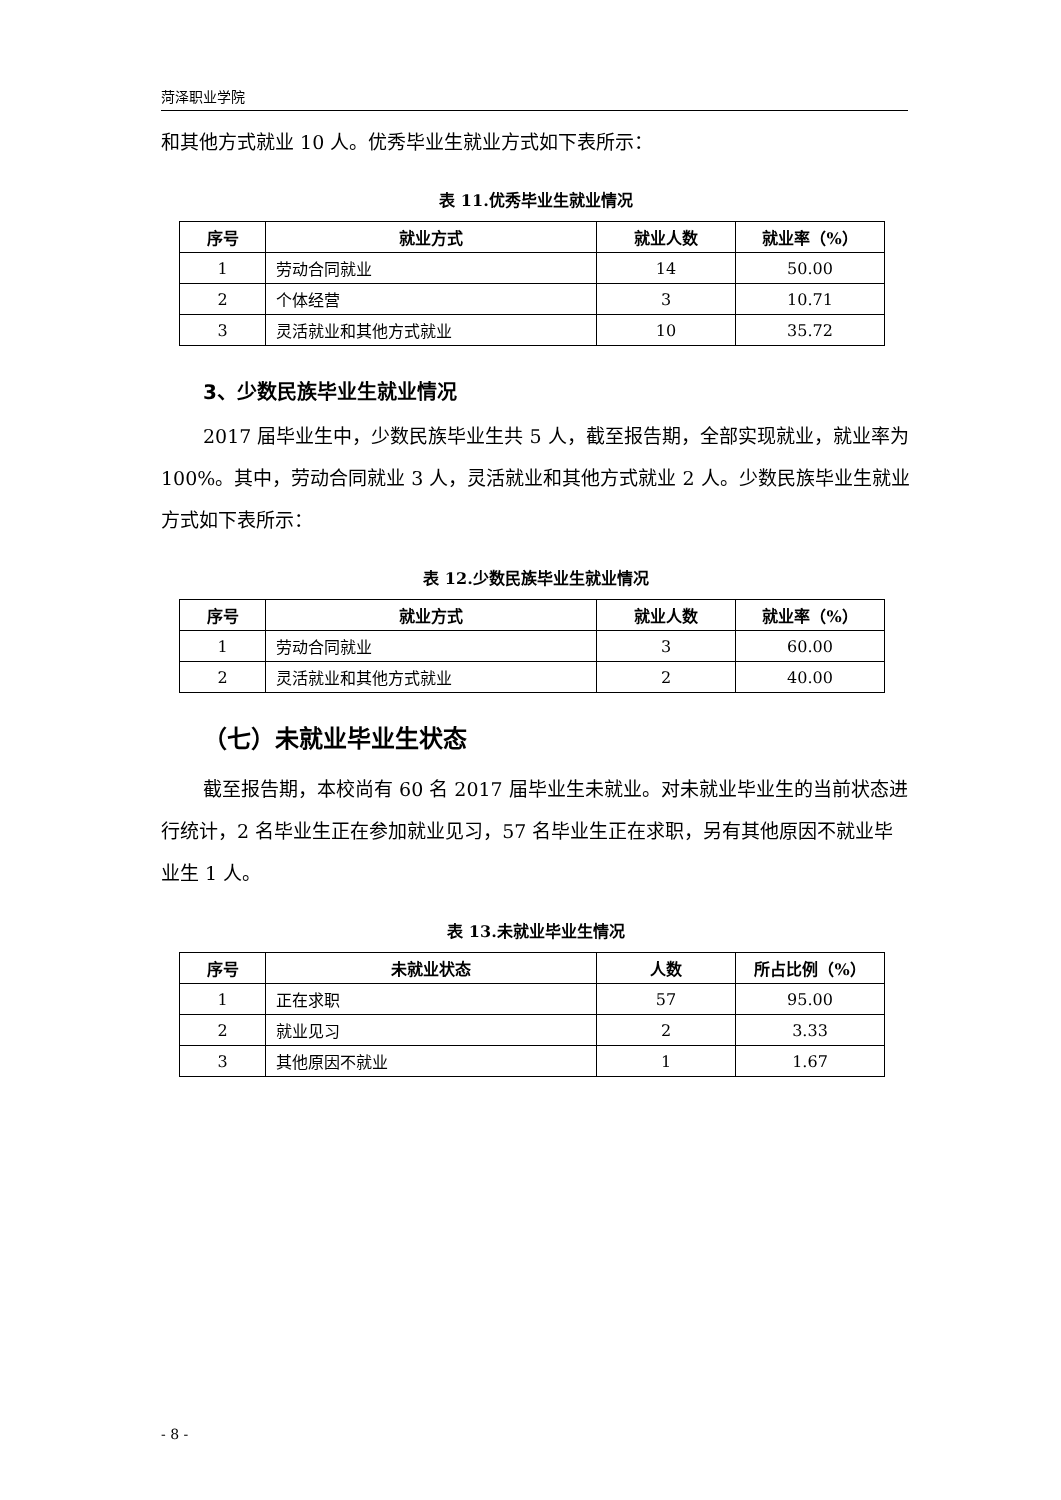菏泽职业学院
和其他方式就业 10 人。优秀毕业生就业方式如下表所示：
表 11.优秀毕业生就业情况
| 序号 | 就业方式 | 就业人数 | 就业率（%） |
| --- | --- | --- | --- |
| 1 | 劳动合同就业 | 14 | 50.00 |
| 2 | 个体经营 | 3 | 10.71 |
| 3 | 灵活就业和其他方式就业 | 10 | 35.72 |
3、少数民族毕业生就业情况
2017 届毕业生中，少数民族毕业生共 5 人，截至报告期，全部实现就业，就业率为 100%。其中，劳动合同就业 3 人，灵活就业和其他方式就业 2 人。少数民族毕业生就业方式如下表所示：
表 12.少数民族毕业生就业情况
| 序号 | 就业方式 | 就业人数 | 就业率（%） |
| --- | --- | --- | --- |
| 1 | 劳动合同就业 | 3 | 60.00 |
| 2 | 灵活就业和其他方式就业 | 2 | 40.00 |
（七）未就业毕业生状态
截至报告期，本校尚有 60 名 2017 届毕业生未就业。对未就业毕业生的当前状态进行统计，2 名毕业生正在参加就业见习，57 名毕业生正在求职，另有其他原因不就业毕业生 1 人。
表 13.未就业毕业生情况
| 序号 | 未就业状态 | 人数 | 所占比例（%） |
| --- | --- | --- | --- |
| 1 | 正在求职 | 57 | 95.00 |
| 2 | 就业见习 | 2 | 3.33 |
| 3 | 其他原因不就业 | 1 | 1.67 |
- 8 -